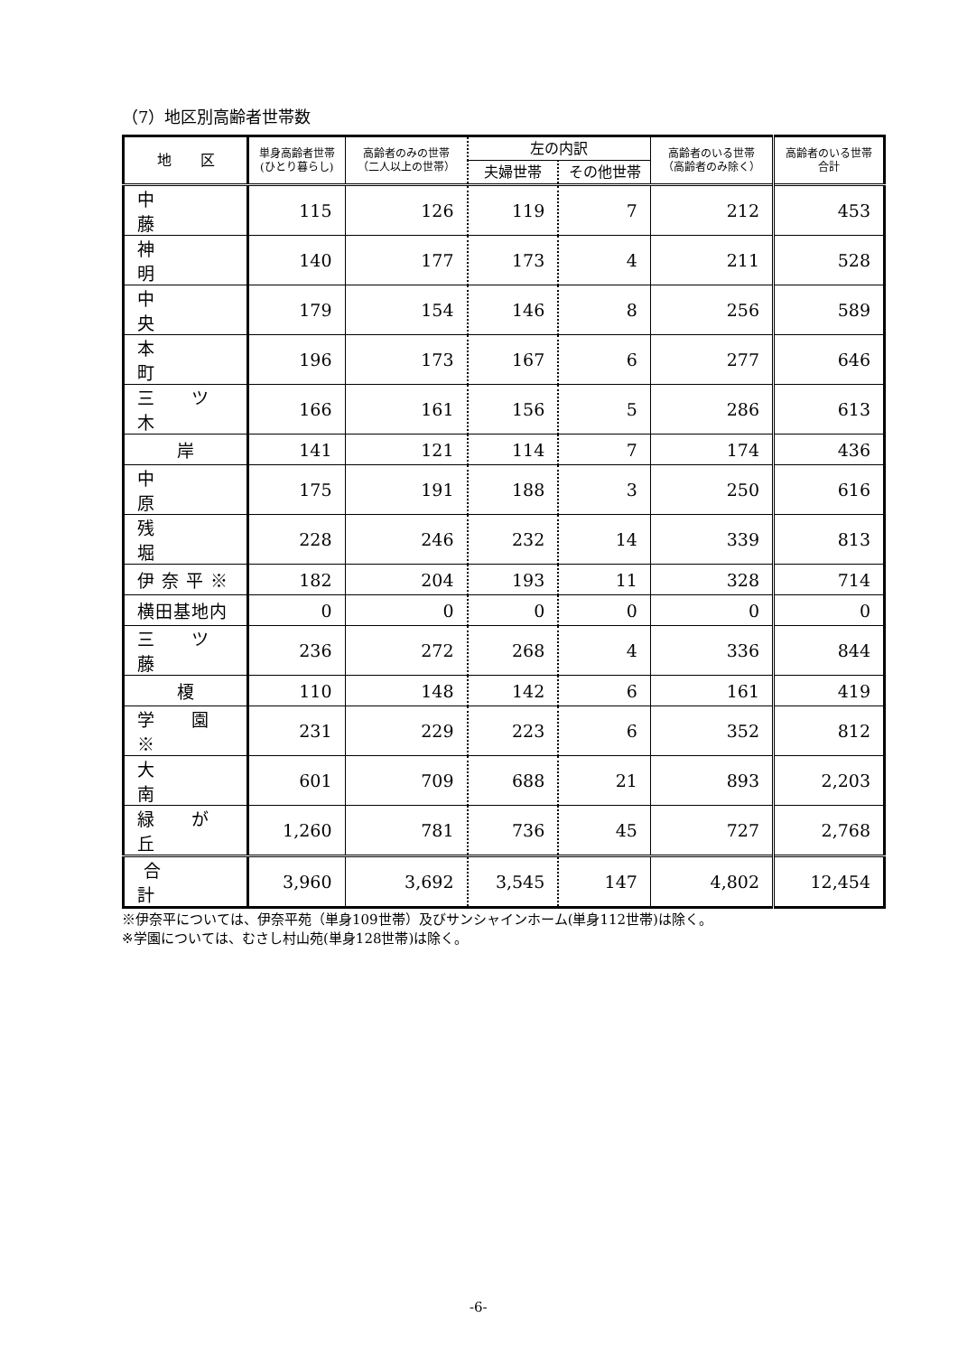（7）地区別高齢者世帯数
| 地 区 | 単身高齢者世帯 (ひとり暮らし) | 高齢者のみの世帯 （二人以上の世帯） | 左の内訳 | | 高齢者のいる世帯 （高齢者のみ除く） | 高齢者のいる世帯 合計 |
| --- | --- | --- | --- | --- | --- | --- |
| | | | 夫婦世帯 | その他世帯 | | |
| 中 藤 | 115 | 126 | 119 | 7 | 212 | 453 |
| 神 明 | 140 | 177 | 173 | 4 | 211 | 528 |
| 中 央 | 179 | 154 | 146 | 8 | 256 | 589 |
| 本 町 | 196 | 173 | 167 | 6 | 277 | 646 |
| 三 ツ 木 | 166 | 161 | 156 | 5 | 286 | 613 |
| 岸 | 141 | 121 | 114 | 7 | 174 | 436 |
| 中 原 | 175 | 191 | 188 | 3 | 250 | 616 |
| 残 堀 | 228 | 246 | 232 | 14 | 339 | 813 |
| 伊 奈 平 ※ | 182 | 204 | 193 | 11 | 328 | 714 |
| 横田基地内 | 0 | 0 | 0 | 0 | 0 | 0 |
| 三 ツ 藤 | 236 | 272 | 268 | 4 | 336 | 844 |
| 榎 | 110 | 148 | 142 | 6 | 161 | 419 |
| 学 園 ※ | 231 | 229 | 223 | 6 | 352 | 812 |
| 大 南 | 601 | 709 | 688 | 21 | 893 | 2,203 |
| 緑 が 丘 | 1,260 | 781 | 736 | 45 | 727 | 2,768 |
| 合 計 | 3,960 | 3,692 | 3,545 | 147 | 4,802 | 12,454 |
※伊奈平については、伊奈平苑（単身109世帯）及びサンシャインホーム(単身112世帯)は除く。
※学園については、むさし村山苑(単身128世帯)は除く。
-6-